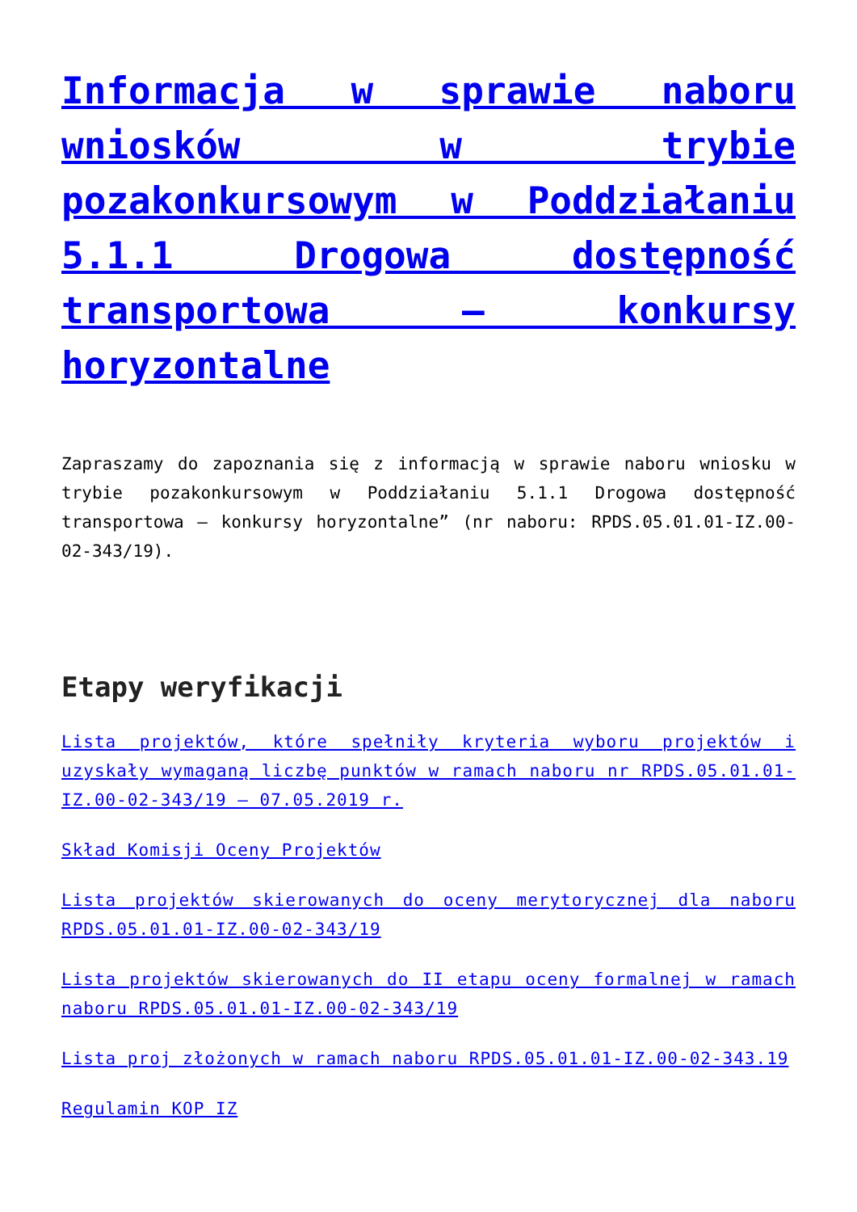Informacja w sprawie naboru wniosków w trybie pozakonkursowym w Poddziałaniu 5.1.1 Drogowa dostępność transportowa – konkursy horyzontalne
Zapraszamy do zapoznania się z informacją w sprawie naboru wniosku w trybie pozakonkursowym w Poddziałaniu 5.1.1 Drogowa dostępność transportowa – konkursy horyzontalne” (nr naboru: RPDS.05.01.01-IZ.00-02-343/19).
Etapy weryfikacji
Lista projektów, które spełniły kryteria wyboru projektów i uzyskały wymaganą liczbę punktów w ramach naboru nr RPDS.05.01.01-IZ.00-02-343/19 – 07.05.2019 r.
Skład Komisji Oceny Projektów
Lista projektów skierowanych do oceny merytorycznej dla naboru RPDS.05.01.01-IZ.00-02-343/19
Lista projektów skierowanych do II etapu oceny formalnej w ramach naboru RPDS.05.01.01-IZ.00-02-343/19
Lista proj złożonych w ramach naboru RPDS.05.01.01-IZ.00-02-343.19
Regulamin KOP IZ